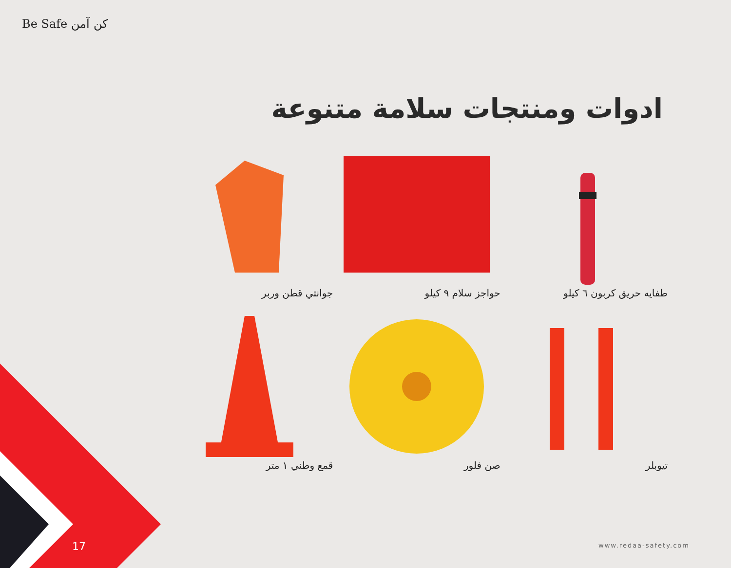Be Safe كن آمن
ادوات ومنتجات سلامة متنوعة
طفايه حريق كربون ٦ كيلو
حواجز سلام ٩ كيلو
جوانتي قطن وربر
تيوبلر
صن فلور
قمع وطني ١ متر
17 www.redaa-safety.com